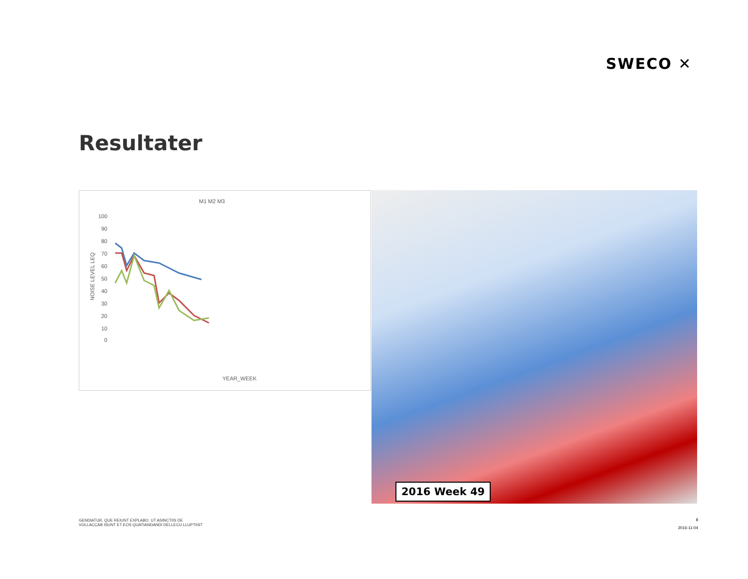SWECO ✕
Resultater
M1 M2 M3
100
90
80
70
60
50
40
30
20
10
0
NOISE LEVEL LEQ
YEAR_WEEK
2016 Week 49
GENDIATUR, QUE REIUNT EXPLABO. UT ASINCTIIS DE
VOLLACCAB ISUNT ET EOS QUATIANDANDI DELLECU LLUPTIIST
8
2016-11-04